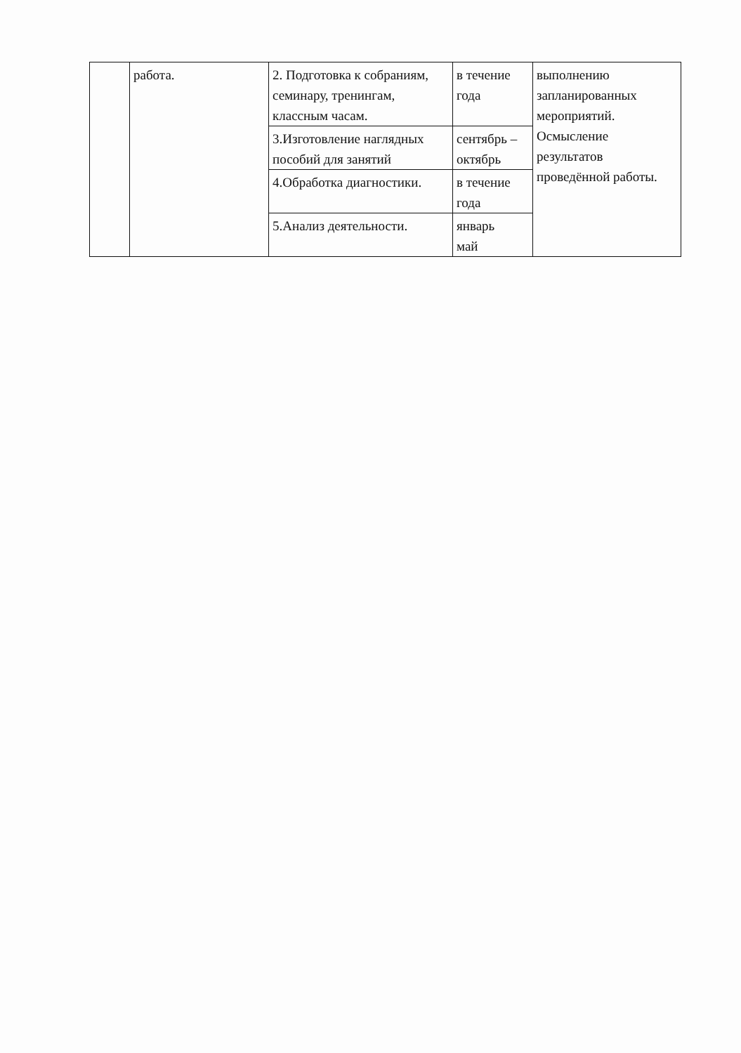| | работа. | 2. Подготовка к собраниям, семинару, тренингам, классным часам. | в течение года | выполнению запланированных мероприятий. Осмысление результатов проведённой работы. |
| | | 3.Изготовление наглядных пособий для занятий | сентябрь – октябрь | |
| | | 4.Обработка диагностики. | в течение года | |
| | | 5.Анализ деятельности. | январь май | |